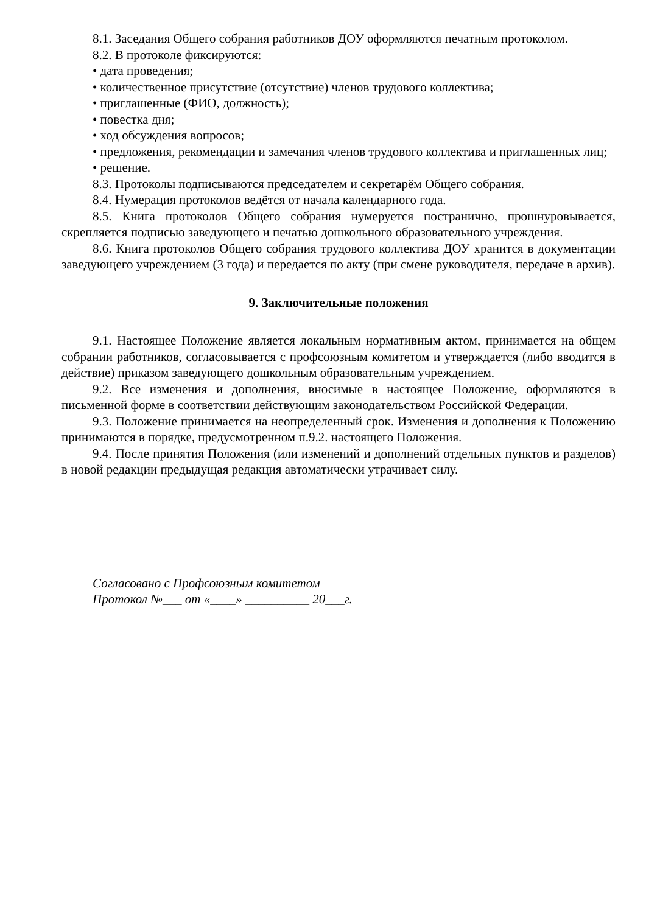8.1. Заседания Общего собрания работников ДОУ оформляются печатным протоколом.
8.2. В протоколе фиксируются:
• дата проведения;
• количественное присутствие (отсутствие) членов трудового коллектива;
• приглашенные (ФИО, должность);
• повестка дня;
• ход обсуждения вопросов;
• предложения, рекомендации и замечания членов трудового коллектива и приглашенных лиц;
• решение.
8.3. Протоколы подписываются председателем и секретарём Общего собрания.
8.4. Нумерация протоколов ведётся от начала календарного года.
8.5. Книга протоколов Общего собрания нумеруется постранично, прошнуровывается, скрепляется подписью заведующего и печатью дошкольного образовательного учреждения.
8.6. Книга протоколов Общего собрания трудового коллектива ДОУ хранится в документации заведующего учреждением (3 года) и передается по акту (при смене руководителя, передаче в архив).
9. Заключительные положения
9.1. Настоящее Положение является локальным нормативным актом, принимается на общем собрании работников, согласовывается с профсоюзным комитетом и утверждается (либо вводится в действие) приказом заведующего дошкольным образовательным учреждением.
9.2. Все изменения и дополнения, вносимые в настоящее Положение, оформляются в письменной форме в соответствии действующим законодательством Российской Федерации.
9.3. Положение принимается на неопределенный срок. Изменения и дополнения к Положению принимаются в порядке, предусмотренном п.9.2. настоящего Положения.
9.4. После принятия Положения (или изменений и дополнений отдельных пунктов и разделов) в новой редакции предыдущая редакция автоматически утрачивает силу.
Согласовано с Профсоюзным комитетом
Протокол №___ от «____» __________ 20___г.